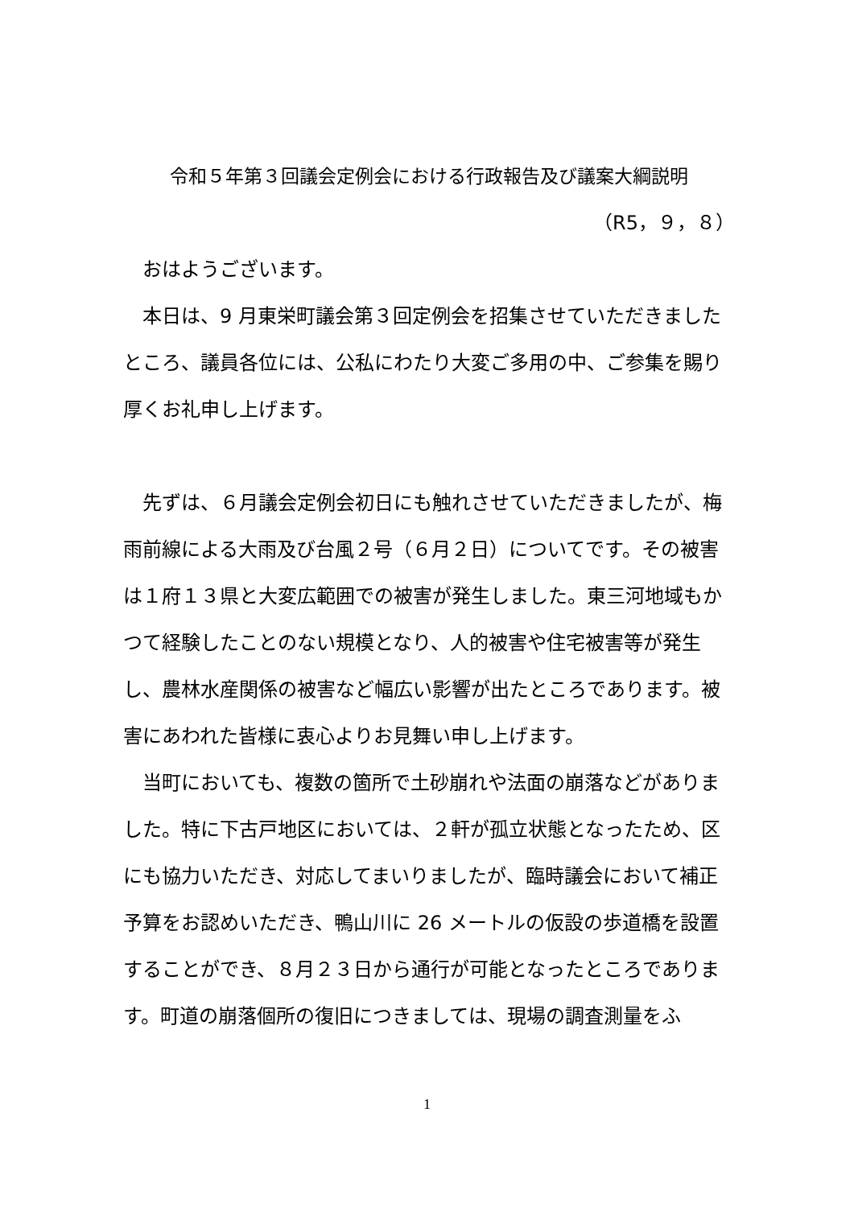令和５年第３回議会定例会における行政報告及び議案大綱説明
（R5，９，８）
　おはようございます。
　本日は、9 月東栄町議会第３回定例会を招集させていただきましたところ、議員各位には、公私にわたり大変ご多用の中、ご参集を賜り厚くお礼申し上げます。
　先ずは、６月議会定例会初日にも触れさせていただきましたが、梅雨前線による大雨及び台風２号（６月２日）についてです。その被害は１府１３県と大変広範囲での被害が発生しました。東三河地域もかつて経験したことのない規模となり、人的被害や住宅被害等が発生し、農林水産関係の被害など幅広い影響が出たところであります。被害にあわれた皆様に衷心よりお見舞い申し上げます。
　当町においても、複数の箇所で土砂崩れや法面の崩落などがありました。特に下古戸地区においては、２軒が孤立状態となったため、区にも協力いただき、対応してまいりましたが、臨時議会において補正予算をお認めいただき、鴨山川に 26 メートルの仮設の歩道橋を設置することができ、８月２３日から通行が可能となったところであります。町道の崩落個所の復旧につきましては、現場の調査測量をふ
1